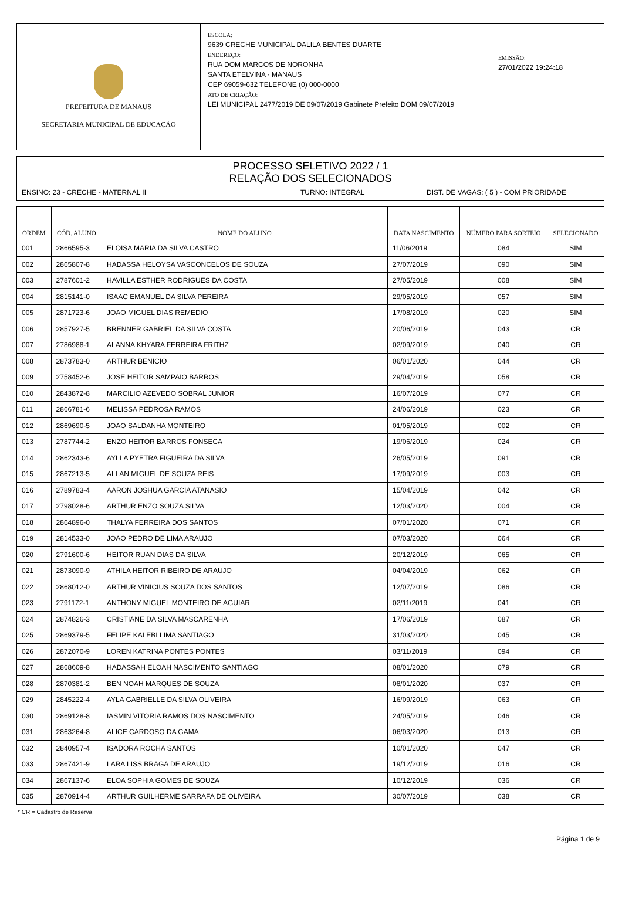PREFEITURA DE MANAUS
SECRETARIA MUNICIPAL DE EDUCAÇÃO
ESCOLA:
9639 CRECHE MUNICIPAL DALILA BENTES DUARTE
ENDEREÇO:
RUA DOM MARCOS DE NORONHA
SANTA ETELVINA - MANAUS
CEP 69059-632 TELEFONE (0) 000-0000
ATO DE CRIAÇÃO:
LEI MUNICIPAL 2477/2019 DE 09/07/2019 Gabinete Prefeito DOM 09/07/2019
EMISSÃO:
27/01/2022 19:24:18
PROCESSO SELETIVO 2022 / 1
RELAÇÃO DOS SELECIONADOS
ENSINO: 23 - CRECHE - MATERNAL II TURNO: INTEGRAL DIST. DE VAGAS: ( 5 ) - COM PRIORIDADE
| ORDEM | CÓD. ALUNO | NOME DO ALUNO | DATA NASCIMENTO | NÚMERO PARA SORTEIO | SELECIONADO |
| --- | --- | --- | --- | --- | --- |
| 001 | 2866595-3 | ELOISA MARIA DA SILVA CASTRO | 11/06/2019 | 084 | SIM |
| 002 | 2865807-8 | HADASSA HELOYSA VASCONCELOS DE SOUZA | 27/07/2019 | 090 | SIM |
| 003 | 2787601-2 | HAVILLA ESTHER RODRIGUES DA COSTA | 27/05/2019 | 008 | SIM |
| 004 | 2815141-0 | ISAAC EMANUEL DA SILVA PEREIRA | 29/05/2019 | 057 | SIM |
| 005 | 2871723-6 | JOAO MIGUEL DIAS REMEDIO | 17/08/2019 | 020 | SIM |
| 006 | 2857927-5 | BRENNER GABRIEL DA SILVA COSTA | 20/06/2019 | 043 | CR |
| 007 | 2786988-1 | ALANNA KHYARA FERREIRA FRITHZ | 02/09/2019 | 040 | CR |
| 008 | 2873783-0 | ARTHUR BENICIO | 06/01/2020 | 044 | CR |
| 009 | 2758452-6 | JOSE HEITOR SAMPAIO BARROS | 29/04/2019 | 058 | CR |
| 010 | 2843872-8 | MARCILIO AZEVEDO SOBRAL JUNIOR | 16/07/2019 | 077 | CR |
| 011 | 2866781-6 | MELISSA PEDROSA RAMOS | 24/06/2019 | 023 | CR |
| 012 | 2869690-5 | JOAO SALDANHA MONTEIRO | 01/05/2019 | 002 | CR |
| 013 | 2787744-2 | ENZO HEITOR BARROS FONSECA | 19/06/2019 | 024 | CR |
| 014 | 2862343-6 | AYLLA PYETRA FIGUEIRA DA SILVA | 26/05/2019 | 091 | CR |
| 015 | 2867213-5 | ALLAN MIGUEL DE SOUZA REIS | 17/09/2019 | 003 | CR |
| 016 | 2789783-4 | AARON JOSHUA GARCIA ATANASIO | 15/04/2019 | 042 | CR |
| 017 | 2798028-6 | ARTHUR ENZO SOUZA SILVA | 12/03/2020 | 004 | CR |
| 018 | 2864896-0 | THALYA FERREIRA DOS SANTOS | 07/01/2020 | 071 | CR |
| 019 | 2814533-0 | JOAO PEDRO DE LIMA ARAUJO | 07/03/2020 | 064 | CR |
| 020 | 2791600-6 | HEITOR RUAN DIAS DA SILVA | 20/12/2019 | 065 | CR |
| 021 | 2873090-9 | ATHILA HEITOR RIBEIRO DE ARAUJO | 04/04/2019 | 062 | CR |
| 022 | 2868012-0 | ARTHUR VINICIUS SOUZA DOS SANTOS | 12/07/2019 | 086 | CR |
| 023 | 2791172-1 | ANTHONY MIGUEL MONTEIRO DE AGUIAR | 02/11/2019 | 041 | CR |
| 024 | 2874826-3 | CRISTIANE DA SILVA MASCARENHA | 17/06/2019 | 087 | CR |
| 025 | 2869379-5 | FELIPE KALEBI LIMA SANTIAGO | 31/03/2020 | 045 | CR |
| 026 | 2872070-9 | LOREN KATRINA PONTES PONTES | 03/11/2019 | 094 | CR |
| 027 | 2868609-8 | HADASSAH ELOAH NASCIMENTO SANTIAGO | 08/01/2020 | 079 | CR |
| 028 | 2870381-2 | BEN NOAH MARQUES DE SOUZA | 08/01/2020 | 037 | CR |
| 029 | 2845222-4 | AYLA GABRIELLE DA SILVA OLIVEIRA | 16/09/2019 | 063 | CR |
| 030 | 2869128-8 | IASMIN VITORIA RAMOS DOS NASCIMENTO | 24/05/2019 | 046 | CR |
| 031 | 2863264-8 | ALICE CARDOSO DA GAMA | 06/03/2020 | 013 | CR |
| 032 | 2840957-4 | ISADORA ROCHA SANTOS | 10/01/2020 | 047 | CR |
| 033 | 2867421-9 | LARA LISS BRAGA DE ARAUJO | 19/12/2019 | 016 | CR |
| 034 | 2867137-6 | ELOA SOPHIA GOMES DE SOUZA | 10/12/2019 | 036 | CR |
| 035 | 2870914-4 | ARTHUR GUILHERME SARRAFA DE OLIVEIRA | 30/07/2019 | 038 | CR |
* CR = Cadastro de Reserva
Página 1 de 9